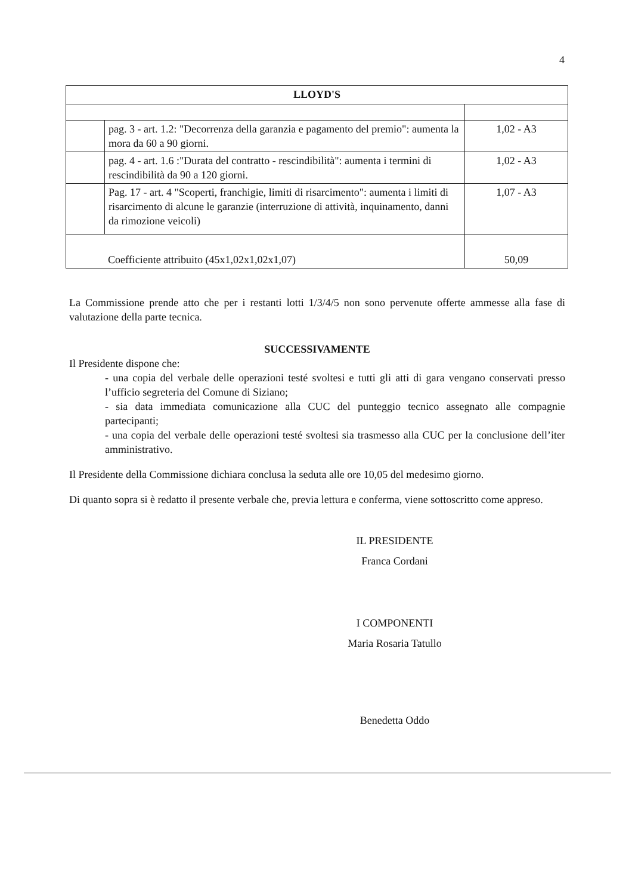4
| LLOYD'S | | |
| --- | --- | --- |
| | pag. 3 - art. 1.2: "Decorrenza della garanzia e pagamento del premio": aumenta la mora da 60 a 90 giorni. | 1,02 - A3 |
| | pag. 4 - art. 1.6 :"Durata del contratto - rescindibilità": aumenta i termini di rescindibilità da 90 a 120 giorni. | 1,02 - A3 |
| | Pag. 17 - art. 4 "Scoperti, franchigie, limiti di risarcimento": aumenta i limiti di risarcimento di alcune le garanzie (interruzione di attività, inquinamento, danni da rimozione veicoli) | 1,07 - A3 |
| Coefficiente attribuito (45x1,02x1,02x1,07) | | 50,09 |
La Commissione prende atto che per i restanti lotti 1/3/4/5 non sono pervenute offerte ammesse alla fase di valutazione della parte tecnica.
SUCCESSIVAMENTE
Il Presidente dispone che:
- una copia del verbale delle operazioni testé svoltesi e tutti gli atti di gara vengano conservati presso l’ufficio segreteria del Comune di Siziano;
- sia data immediata comunicazione alla CUC del punteggio tecnico assegnato alle compagnie partecipanti;
- una copia del verbale delle operazioni testé svoltesi sia trasmesso alla CUC per la conclusione dell’iter amministrativo.
Il Presidente della Commissione dichiara conclusa la seduta alle ore 10,05 del medesimo giorno.
Di quanto sopra si è redatto il presente verbale che, previa lettura e conferma, viene sottoscritto come appreso.
IL PRESIDENTE
Franca Cordani
I COMPONENTI
Maria Rosaria Tatullo
Benedetta Oddo